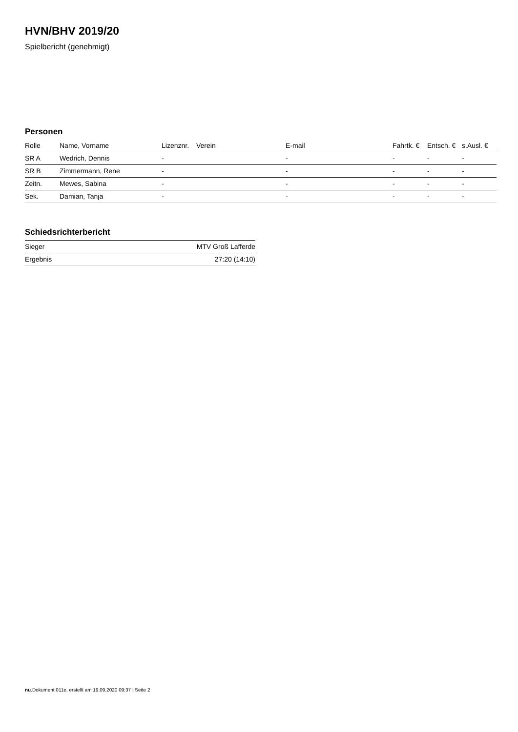HVN/BHV 2019/20
Spielbericht (genehmigt)
Personen
| Rolle | Name, Vorname | Lizenznr. | Verein | E-mail | Fahrtk. € | Entsch. € | s.Ausl. € |
| --- | --- | --- | --- | --- | --- | --- | --- |
| SR A | Wedrich, Dennis | - | | - | - | - | - |
| SR B | Zimmermann, Rene | - | | - | - | - | - |
| Zeitn. | Mewes, Sabina | - | | - | - | - | - |
| Sek. | Damian, Tanja | - | | - | - | - | - |
Schiedsrichterbericht
| Sieger | MTV Groß Lafferde |
| Ergebnis | 27:20 (14:10) |
nu.Dokument 011e, erstellt am 19.09.2020 09:37 | Seite 2